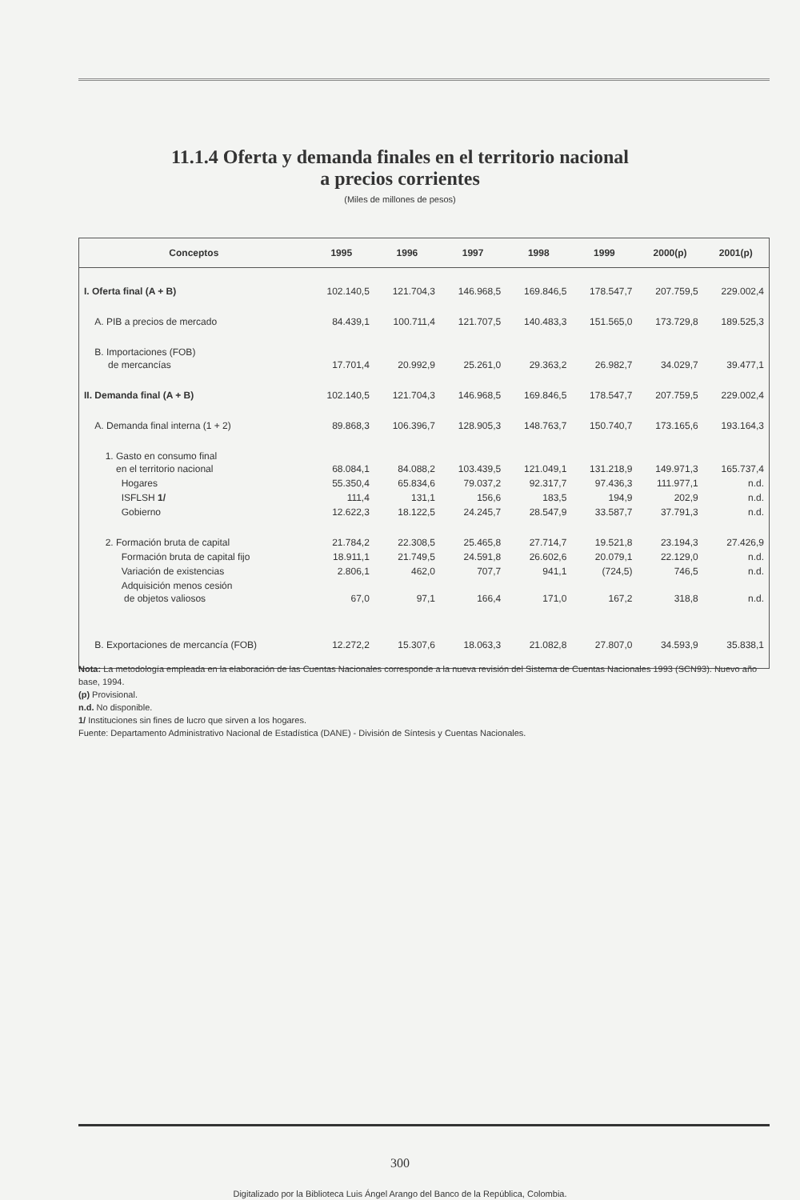11.1.4 Oferta y demanda finales en el territorio nacional
a precios corrientes
(Miles de millones de pesos)
| Conceptos | 1995 | 1996 | 1997 | 1998 | 1999 | 2000(p) | 2001(p) |
| --- | --- | --- | --- | --- | --- | --- | --- |
| I. Oferta final (A + B) | 102.140,5 | 121.704,3 | 146.968,5 | 169.846,5 | 178.547,7 | 207.759,5 | 229.002,4 |
| A. PIB a precios de mercado | 84.439,1 | 100.711,4 | 121.707,5 | 140.483,3 | 151.565,0 | 173.729,8 | 189.525,3 |
| B. Importaciones (FOB) de mercancías | 17.701,4 | 20.992,9 | 25.261,0 | 29.363,2 | 26.982,7 | 34.029,7 | 39.477,1 |
| II. Demanda final (A + B) | 102.140,5 | 121.704,3 | 146.968,5 | 169.846,5 | 178.547,7 | 207.759,5 | 229.002,4 |
| A. Demanda final interna (1 + 2) | 89.868,3 | 106.396,7 | 128.905,3 | 148.763,7 | 150.740,7 | 173.165,6 | 193.164,3 |
| 1. Gasto en consumo final en el territorio nacional | 68.084,1 | 84.088,2 | 103.439,5 | 121.049,1 | 131.218,9 | 149.971,3 | 165.737,4 |
| Hogares | 55.350,4 | 65.834,6 | 79.037,2 | 92.317,7 | 97.436,3 | 111.977,1 | n.d. |
| ISFLSH 1/ | 111,4 | 131,1 | 156,6 | 183,5 | 194,9 | 202,9 | n.d. |
| Gobierno | 12.622,3 | 18.122,5 | 24.245,7 | 28.547,9 | 33.587,7 | 37.791,3 | n.d. |
| 2. Formación bruta de capital | 21.784,2 | 22.308,5 | 25.465,8 | 27.714,7 | 19.521,8 | 23.194,3 | 27.426,9 |
| Formación bruta de capital fijo | 18.911,1 | 21.749,5 | 24.591,8 | 26.602,6 | 20.079,1 | 22.129,0 | n.d. |
| Variación de existencias | 2.806,1 | 462,0 | 707,7 | 941,1 | (724,5) | 746,5 | n.d. |
| Adquisición menos cesión de objetos valiosos | 67,0 | 97,1 | 166,4 | 171,0 | 167,2 | 318,8 | n.d. |
| B. Exportaciones de mercancía (FOB) | 12.272,2 | 15.307,6 | 18.063,3 | 21.082,8 | 27.807,0 | 34.593,9 | 35.838,1 |
Nota: La metodología empleada en la elaboración de las Cuentas Nacionales corresponde a la nueva revisión del Sistema de Cuentas Nacionales 1993 (SCN93). Nuevo año base, 1994.
(p) Provisional.
n.d. No disponible.
1/ Instituciones sin fines de lucro que sirven a los hogares.
Fuente: Departamento Administrativo Nacional de Estadística (DANE) - División de Síntesis y Cuentas Nacionales.
300
Digitalizado por la Biblioteca Luis Ángel Arango del Banco de la República, Colombia.